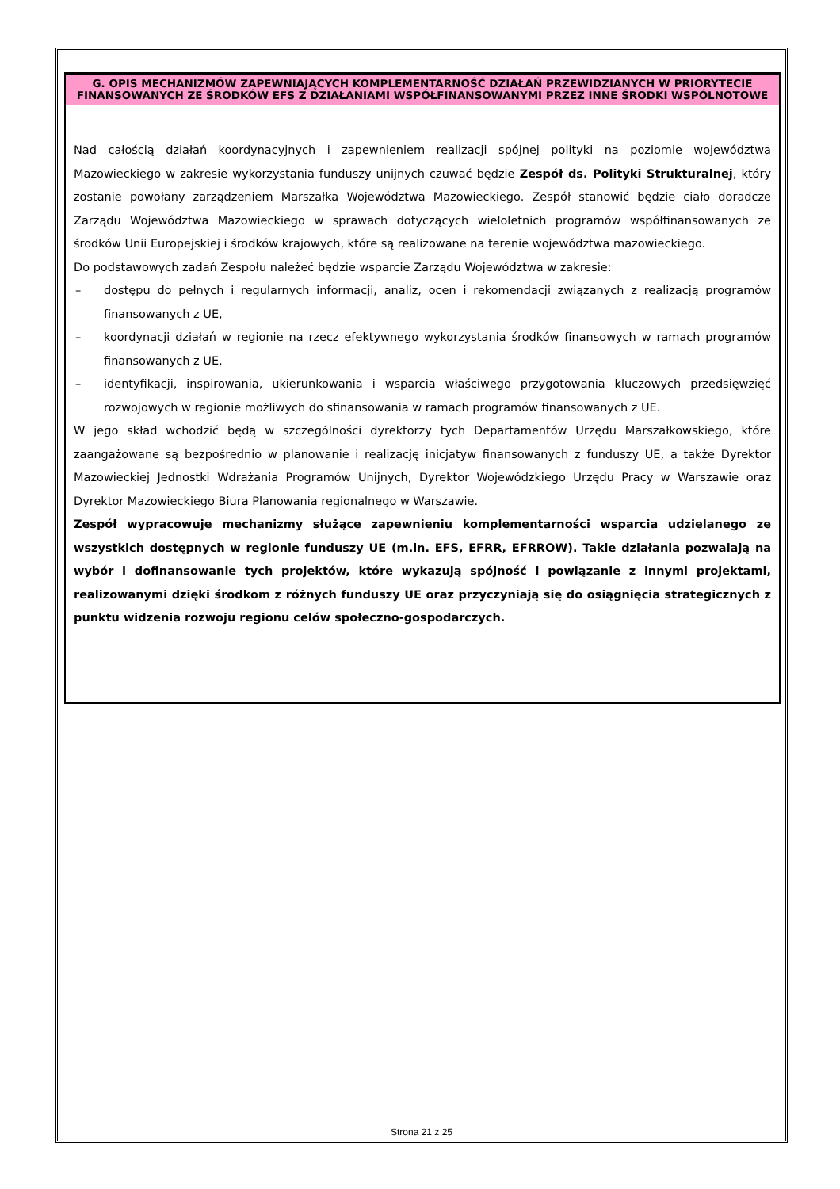G. OPIS MECHANIZMÓW ZAPEWNIAJĄCYCH KOMPLEMENTARNOŚĆ DZIAŁAŃ PRZEWIDZIANYCH W PRIORYTECIE FINANSOWANYCH ZE ŚRODKÓW EFS Z DZIAŁANIAMI WSPÓŁFINANSOWANYMI PRZEZ INNE ŚRODKI WSPÓLNOTOWE
Nad całością działań koordynacyjnych i zapewnieniem realizacji spójnej polityki na poziomie województwa Mazowieckiego w zakresie wykorzystania funduszy unijnych czuwać będzie Zespół ds. Polityki Strukturalnej, który zostanie powołany zarządzeniem Marszałka Województwa Mazowieckiego. Zespół stanowić będzie ciało doradcze Zarządu Województwa Mazowieckiego w sprawach dotyczących wieloletnich programów współfinansowanych ze środków Unii Europejskiej i środków krajowych, które są realizowane na terenie województwa mazowieckiego.
Do podstawowych zadań Zespołu należeć będzie wsparcie Zarządu Województwa w zakresie:
– dostępu do pełnych i regularnych informacji, analiz, ocen i rekomendacji związanych z realizacją programów finansowanych z UE,
– koordynacji działań w regionie na rzecz efektywnego wykorzystania środków finansowych w ramach programów finansowanych z UE,
– identyfikacji, inspirowania, ukierunkowania i wsparcia właściwego przygotowania kluczowych przedsięwzięć rozwojowych w regionie możliwych do sfinansowania w ramach programów finansowanych z UE.
W jego skład wchodzić będą w szczególności dyrektorzy tych Departamentów Urzędu Marszałkowskiego, które zaangażowane są bezpośrednio w planowanie i realizację inicjatyw finansowanych z funduszy UE, a także Dyrektor Mazowieckiej Jednostki Wdrażania Programów Unijnych, Dyrektor Wojewódzkiego Urzędu Pracy w Warszawie oraz Dyrektor Mazowieckiego Biura Planowania regionalnego w Warszawie.
Zespół wypracowuje mechanizmy służące zapewnieniu komplementarności wsparcia udzielanego ze wszystkich dostępnych w regionie funduszy UE (m.in. EFS, EFRR, EFRROW). Takie działania pozwalają na wybór i dofinansowanie tych projektów, które wykazują spójność i powiązanie z innymi projektami, realizowanymi dzięki środkom z różnych funduszy UE oraz przyczyniają się do osiągnięcia strategicznych z punktu widzenia rozwoju regionu celów społeczno-gospodarczych.
Strona 21 z 25